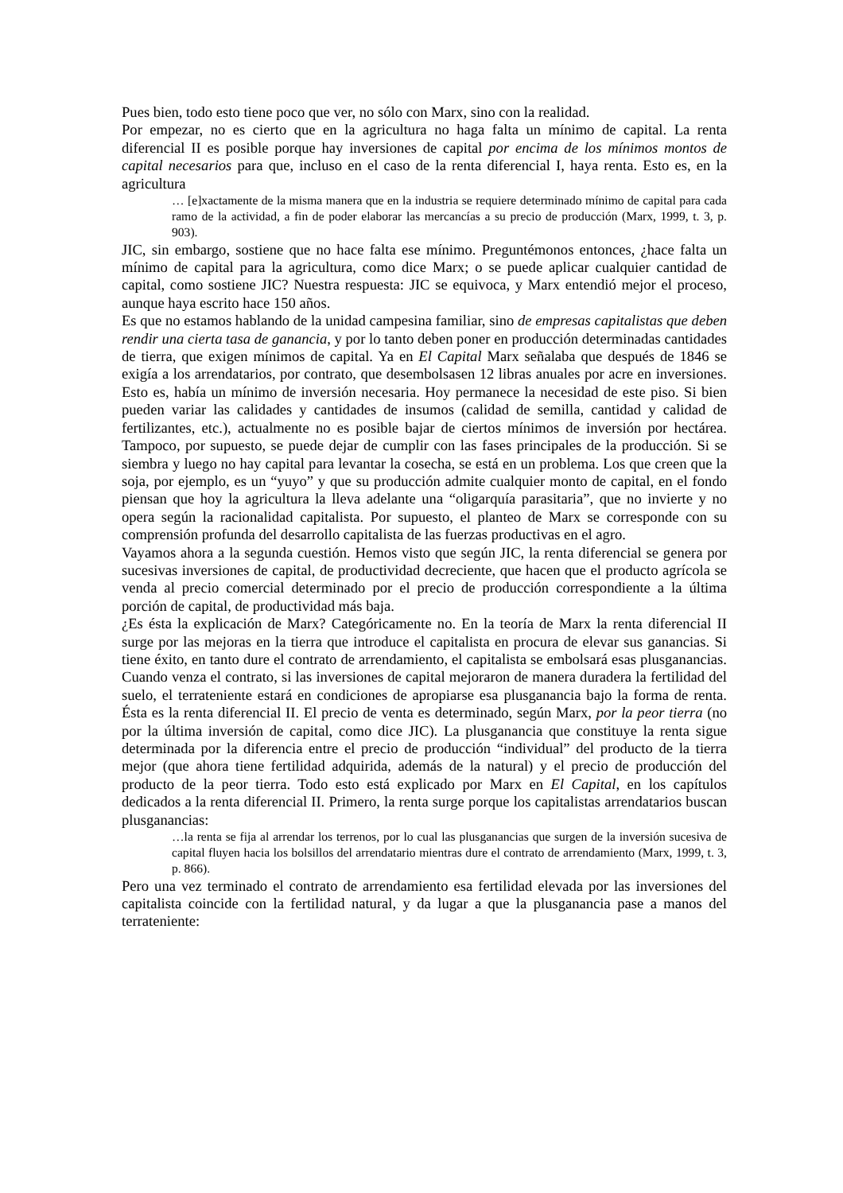Pues bien, todo esto tiene poco que ver, no sólo con Marx, sino con la realidad.
Por empezar, no es cierto que en la agricultura no haga falta un mínimo de capital. La renta diferencial II es posible porque hay inversiones de capital por encima de los mínimos montos de capital necesarios para que, incluso en el caso de la renta diferencial I, haya renta. Esto es, en la agricultura
… [e]xactamente de la misma manera que en la industria se requiere determinado mínimo de capital para cada ramo de la actividad, a fin de poder elaborar las mercancías a su precio de producción (Marx, 1999, t. 3, p. 903).
JIC, sin embargo, sostiene que no hace falta ese mínimo. Preguntémonos entonces, ¿hace falta un mínimo de capital para la agricultura, como dice Marx; o se puede aplicar cualquier cantidad de capital, como sostiene JIC? Nuestra respuesta: JIC se equivoca, y Marx entendió mejor el proceso, aunque haya escrito hace 150 años.
Es que no estamos hablando de la unidad campesina familiar, sino de empresas capitalistas que deben rendir una cierta tasa de ganancia, y por lo tanto deben poner en producción determinadas cantidades de tierra, que exigen mínimos de capital. Ya en El Capital Marx señalaba que después de 1846 se exigía a los arrendatarios, por contrato, que desembolsasen 12 libras anuales por acre en inversiones. Esto es, había un mínimo de inversión necesaria. Hoy permanece la necesidad de este piso. Si bien pueden variar las calidades y cantidades de insumos (calidad de semilla, cantidad y calidad de fertilizantes, etc.), actualmente no es posible bajar de ciertos mínimos de inversión por hectárea. Tampoco, por supuesto, se puede dejar de cumplir con las fases principales de la producción. Si se siembra y luego no hay capital para levantar la cosecha, se está en un problema. Los que creen que la soja, por ejemplo, es un “yuyo” y que su producción admite cualquier monto de capital, en el fondo piensan que hoy la agricultura la lleva adelante una “oligarquía parasitaria”, que no invierte y no opera según la racionalidad capitalista. Por supuesto, el planteo de Marx se corresponde con su comprensión profunda del desarrollo capitalista de las fuerzas productivas en el agro.
Vayamos ahora a la segunda cuestión. Hemos visto que según JIC, la renta diferencial se genera por sucesivas inversiones de capital, de productividad decreciente, que hacen que el producto agrícola se venda al precio comercial determinado por el precio de producción correspondiente a la última porción de capital, de productividad más baja.
¿Es ésta la explicación de Marx? Categóricamente no. En la teoría de Marx la renta diferencial II surge por las mejoras en la tierra que introduce el capitalista en procura de elevar sus ganancias. Si tiene éxito, en tanto dure el contrato de arrendamiento, el capitalista se embolsará esas plusganancias. Cuando venza el contrato, si las inversiones de capital mejoraron de manera duradera la fertilidad del suelo, el terrateniente estará en condiciones de apropiarse esa plusganancia bajo la forma de renta. Ésta es la renta diferencial II. El precio de venta es determinado, según Marx, por la peor tierra (no por la última inversión de capital, como dice JIC). La plusganancia que constituye la renta sigue determinada por la diferencia entre el precio de producción “individual” del producto de la tierra mejor (que ahora tiene fertilidad adquirida, además de la natural) y el precio de producción del producto de la peor tierra. Todo esto está explicado por Marx en El Capital, en los capítulos dedicados a la renta diferencial II. Primero, la renta surge porque los capitalistas arrendatarios buscan plusganancias:
…la renta se fija al arrendar los terrenos, por lo cual las plusganancias que surgen de la inversión sucesiva de capital fluyen hacia los bolsillos del arrendatario mientras dure el contrato de arrendamiento (Marx, 1999, t. 3, p. 866).
Pero una vez terminado el contrato de arrendamiento esa fertilidad elevada por las inversiones del capitalista coincide con la fertilidad natural, y da lugar a que la plusganancia pase a manos del terrateniente: